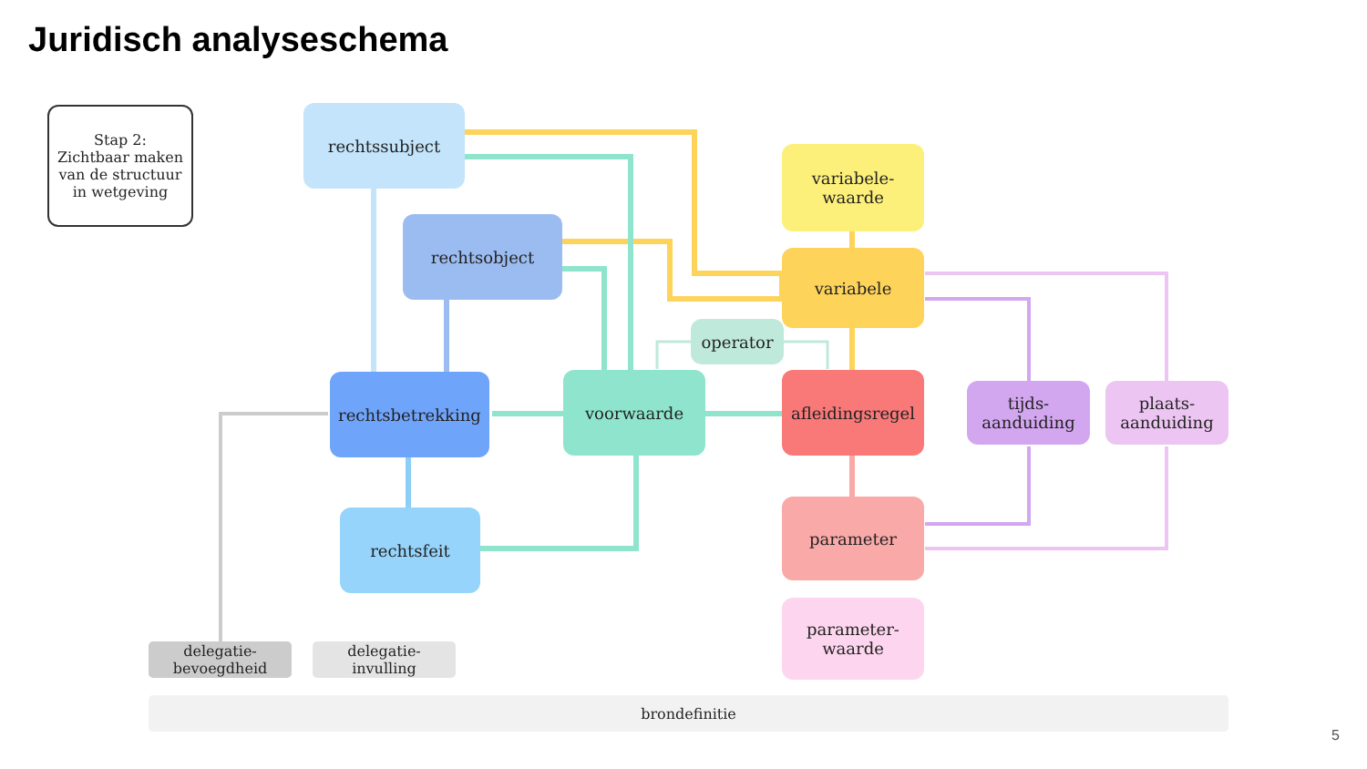Juridisch analyseschema
Stap 2:
Zichtbaar maken
van de structuur
in wetgeving
rechtssubject
rechtsobject
variabele-
waarde
variabele
operator
rechtsbetrekking voorwaarde
afleidingsregel
tijds-
aanduiding
plaats-
aanduiding
rechtsfeit
parameter
parameter-
waarde
delegatie-
bevoegdheid
delegatie-
invulling
brondefinitie
5